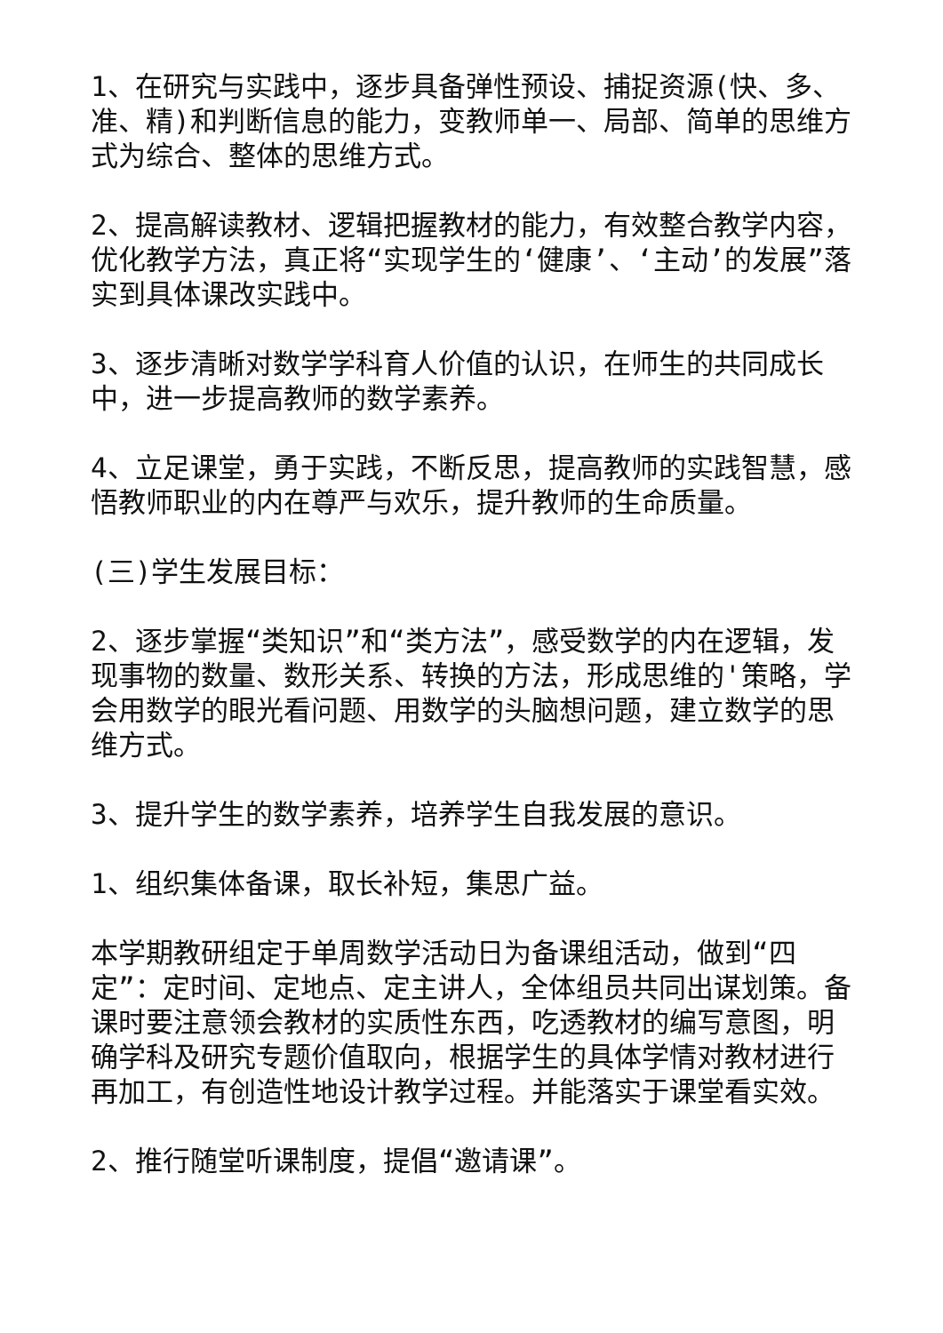1、在研究与实践中，逐步具备弹性预设、捕捉资源(快、多、准、精)和判断信息的能力，变教师单一、局部、简单的思维方式为综合、整体的思维方式。
2、提高解读教材、逻辑把握教材的能力，有效整合教学内容，优化教学方法，真正将“实现学生的‘健康’、‘主动’的发展”落实到具体课改实践中。
3、逐步清晰对数学学科育人价值的认识，在师生的共同成长中，进一步提高教师的数学素养。
4、立足课堂，勇于实践，不断反思，提高教师的实践智慧，感悟教师职业的内在尊严与欢乐，提升教师的生命质量。
(三)学生发展目标：
2、逐步掌握“类知识”和“类方法”，感受数学的内在逻辑，发现事物的数量、数形关系、转换的方法，形成思维的'策略，学会用数学的眼光看问题、用数学的头脑想问题，建立数学的思维方式。
3、提升学生的数学素养，培养学生自我发展的意识。
1、组织集体备课，取长补短，集思广益。
本学期教研组定于单周数学活动日为备课组活动，做到“四定”：定时间、定地点、定主讲人，全体组员共同出谋划策。备课时要注意领会教材的实质性东西，吃透教材的编写意图，明确学科及研究专题价值取向，根据学生的具体学情对教材进行再加工，有创造性地设计教学过程。并能落实于课堂看实效。
2、推行随堂听课制度，提倡“邀请课”。